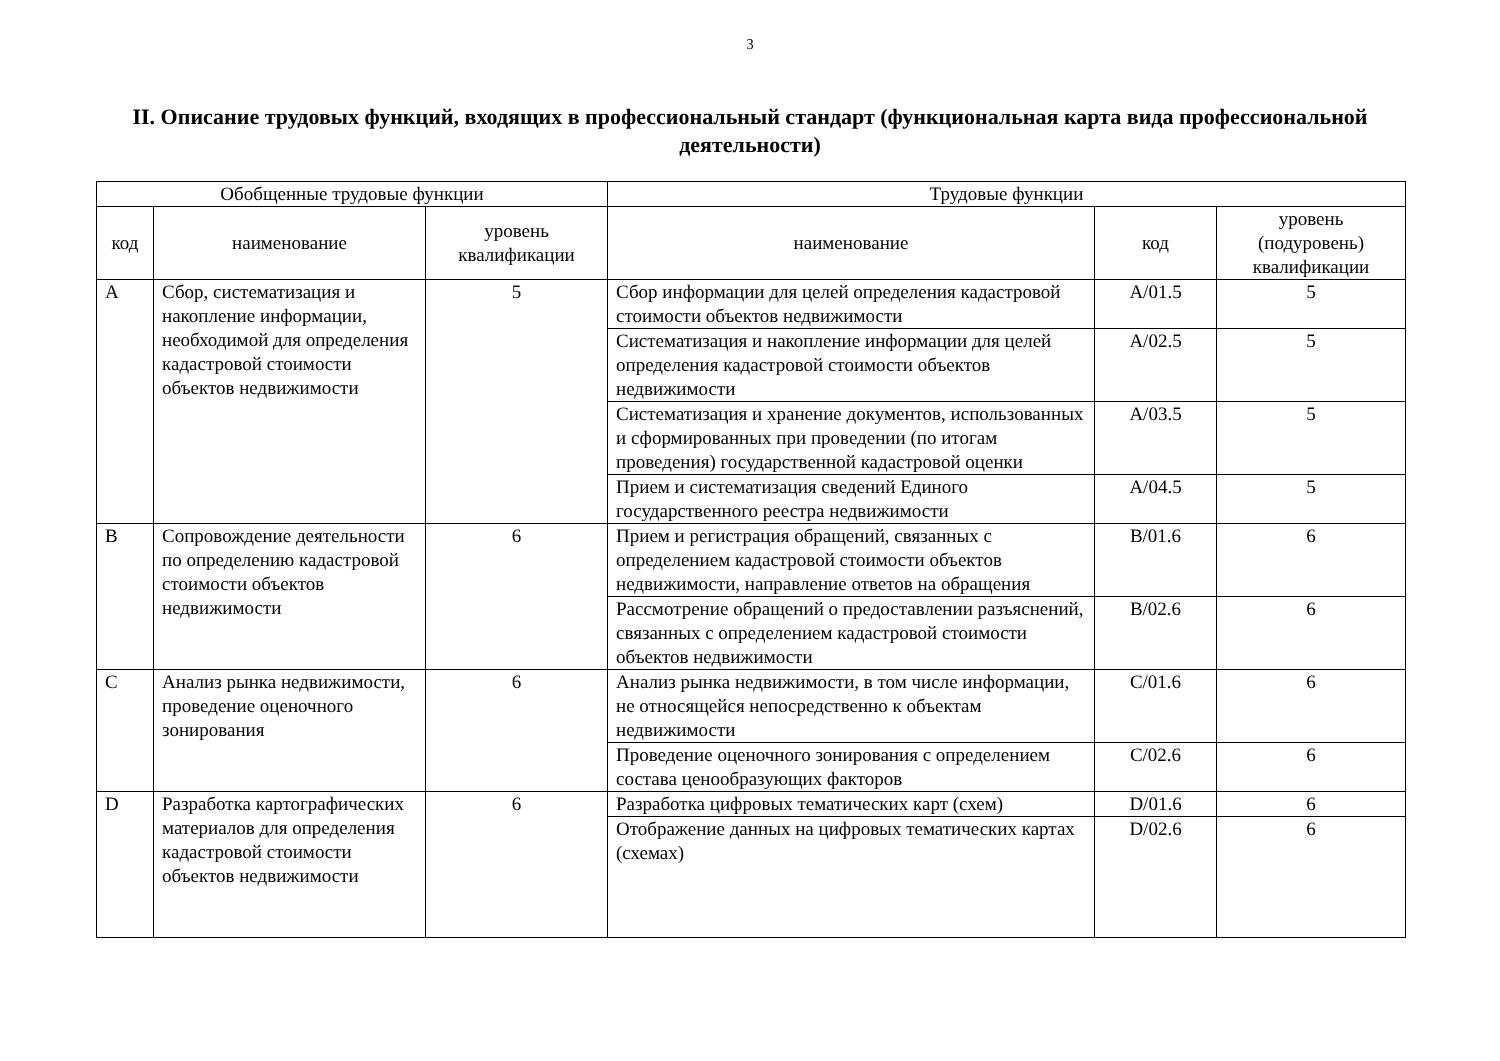3
II. Описание трудовых функций, входящих в профессиональный стандарт (функциональная карта вида профессиональной деятельности)
| Обобщенные трудовые функции | | | Трудовые функции | | |
| --- | --- | --- | --- | --- | --- |
| код | наименование | уровень квалификации | наименование | код | уровень (подуровень) квалификации |
| A | Сбор, систематизация и накопление информации, необходимой для определения кадастровой стоимости объектов недвижимости | 5 | Сбор информации для целей определения кадастровой стоимости объектов недвижимости | A/01.5 | 5 |
| | | | Систематизация и накопление информации для целей определения кадастровой стоимости объектов недвижимости | A/02.5 | 5 |
| | | | Систематизация и хранение документов, использованных и сформированных при проведении (по итогам проведения) государственной кадастровой оценки | A/03.5 | 5 |
| | | | Прием и систематизация сведений Единого государственного реестра недвижимости | A/04.5 | 5 |
| B | Сопровождение деятельности по определению кадастровой стоимости объектов недвижимости | 6 | Прием и регистрация обращений, связанных с определением кадастровой стоимости объектов недвижимости, направление ответов на обращения | B/01.6 | 6 |
| | | | Рассмотрение обращений о предоставлении разъяснений, связанных с определением кадастровой стоимости объектов недвижимости | B/02.6 | 6 |
| C | Анализ рынка недвижимости, проведение оценочного зонирования | 6 | Анализ рынка недвижимости, в том числе информации, не относящейся непосредственно к объектам недвижимости | C/01.6 | 6 |
| | | | Проведение оценочного зонирования с определением состава ценообразующих факторов | C/02.6 | 6 |
| D | Разработка картографических материалов для определения кадастровой стоимости объектов недвижимости | 6 | Разработка цифровых тематических карт (схем) | D/01.6 | 6 |
| | | | Отображение данных на цифровых тематических картах (схемах) | D/02.6 | 6 |